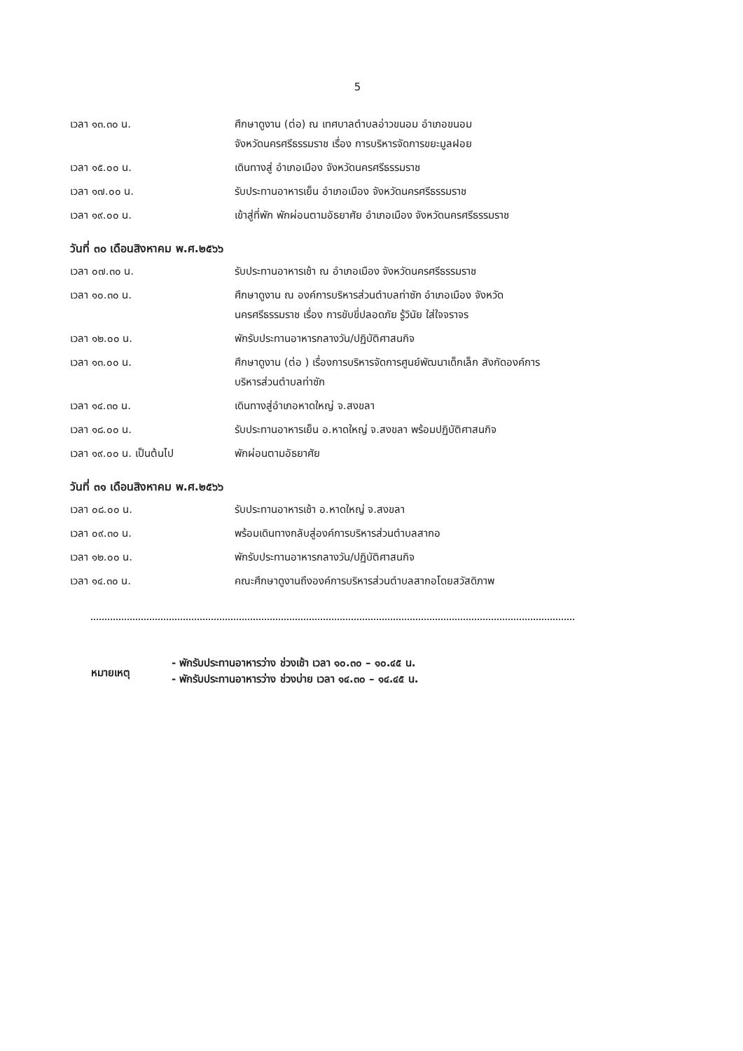5
เวลา ๑๓.๓๐ น. ศึกษาดูงาน (ต่อ) ณ เทศบาลตำบลอ่าวขนอม อำเภอขนอม
จังหวัดนครศรีธรรมราช เรื่อง การบริหารจัดการขยะมูลฝอย
เวลา ๑๕.๐๐ น. เดินทางสู่ อำเภอเมือง จังหวัดนครศรีธรรมราช
เวลา ๑๗.๐๐ น. รับประทานอาหารเย็น อำเภอเมือง จังหวัดนครศรีธรรมราช
เวลา ๑๙.๐๐ น. เข้าสู่ที่พัก พักผ่อนตามอัธยาศัย อำเภอเมือง จังหวัดนครศรีธรรมราช
วันที่ ๓๐ เดือนสิงหาคม พ.ศ.๒๕๖๖
เวลา ๐๗.๓๐ น. รับประทานอาหารเช้า ณ อำเภอเมือง จังหวัดนครศรีธรรมราช
เวลา ๑๐.๓๐ น. ศึกษาดูงาน ณ องค์การบริหารส่วนตำบลท่าซัก อำเภอเมือง จังหวัด
นครศรีธรรมราช เรื่อง การขับขี่ปลอดภัย รู้วินัย ใส่ใจจราจร
เวลา ๑๒.๐๐ น. พักรับประทานอาหารกลางวัน/ปฏิบัติศาสนกิจ
เวลา ๑๓.๐๐ น. ศึกษาดูงาน (ต่อ ) เรื่องการบริหารจัดการศูนย์พัฒนาเด็กเล็ก สังกัดองค์การ
บริหารส่วนตำบลท่าซัก
เวลา ๑๔.๓๐ น. เดินทางสู่อำเภอหาดใหญ่ จ.สงขลา
เวลา ๑๘.๐๐ น. รับประทานอาหารเย็น อ.หาดใหญ่ จ.สงขลา พร้อมปฏิบัติศาสนกิจ
เวลา ๑๙.๐๐ น. เป็นต้นไป พักผ่อนตามอัธยาศัย
วันที่ ๓๑ เดือนสิงหาคม พ.ศ.๒๕๖๖
เวลา ๐๘.๐๐ น. รับประทานอาหารเช้า อ.หาดใหญ่ จ.สงขลา
เวลา ๐๙.๓๐ น. พร้อมเดินทางกลับสู่องค์การบริหารส่วนตำบลสากอ
เวลา ๑๒.๐๐ น. พักรับประทานอาหารกลางวัน/ปฏิบัติศาสนกิจ
เวลา ๑๔.๓๐ น. คณะศึกษาดูงานถึงองค์การบริหารส่วนตำบลสากอโดยสวัสดิภาพ
หมายเหตุ
- พักรับประทานอาหารว่าง ช่วงเช้า เวลา ๑๐.๓๐ – ๑๐.๔๕ น.
- พักรับประทานอาหารว่าง ช่วงบ่าย เวลา ๑๔.๓๐ – ๑๔.๔๕ น.